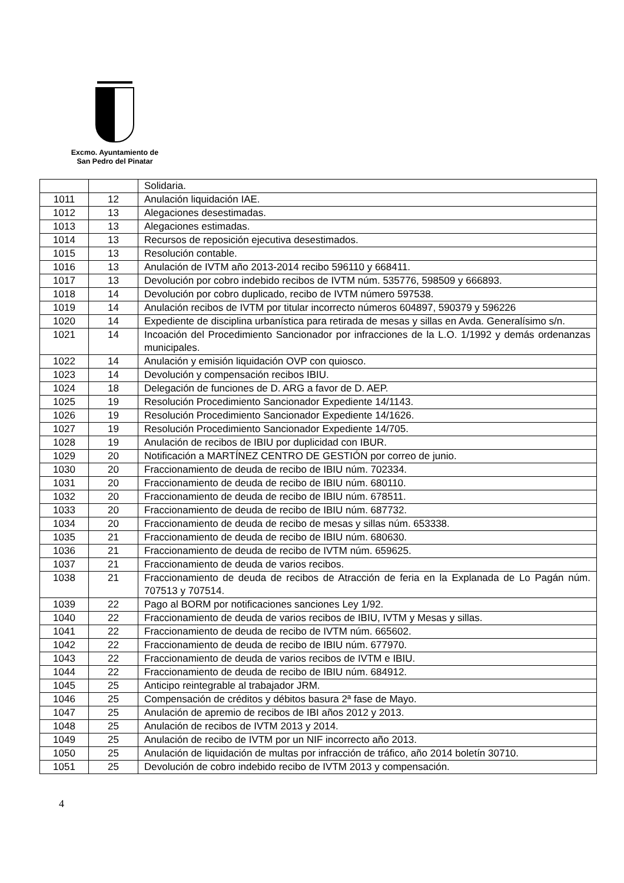Excmo. Ayuntamiento de
San Pedro del Pinatar
| | | Solidaria. |
| 1011 | 12 | Anulación liquidación IAE. |
| 1012 | 13 | Alegaciones desestimadas. |
| 1013 | 13 | Alegaciones estimadas. |
| 1014 | 13 | Recursos de reposición ejecutiva desestimados. |
| 1015 | 13 | Resolución contable. |
| 1016 | 13 | Anulación de IVTM año 2013-2014 recibo 596110 y 668411. |
| 1017 | 13 | Devolución por cobro indebido recibos de IVTM núm. 535776, 598509 y 666893. |
| 1018 | 14 | Devolución por cobro duplicado, recibo de IVTM número 597538. |
| 1019 | 14 | Anulación recibos de IVTM por titular incorrecto números 604897, 590379 y 596226 |
| 1020 | 14 | Expediente de disciplina urbanística para retirada de mesas y sillas en Avda. Generalísimo s/n. |
| 1021 | 14 | Incoación del Procedimiento Sancionador por infracciones de la L.O. 1/1992 y demás ordenanzas municipales. |
| 1022 | 14 | Anulación y emisión liquidación OVP con quiosco. |
| 1023 | 14 | Devolución y compensación recibos IBIU. |
| 1024 | 18 | Delegación de funciones de D. ARG a favor de D. AEP. |
| 1025 | 19 | Resolución Procedimiento Sancionador Expediente 14/1143. |
| 1026 | 19 | Resolución Procedimiento Sancionador Expediente 14/1626. |
| 1027 | 19 | Resolución Procedimiento Sancionador Expediente 14/705. |
| 1028 | 19 | Anulación de recibos de IBIU por duplicidad con IBUR. |
| 1029 | 20 | Notificación a MARTÍNEZ CENTRO DE GESTIÓN por correo de junio. |
| 1030 | 20 | Fraccionamiento de deuda de recibo de IBIU núm. 702334. |
| 1031 | 20 | Fraccionamiento de deuda de recibo de IBIU núm. 680110. |
| 1032 | 20 | Fraccionamiento de deuda de recibo de IBIU núm. 678511. |
| 1033 | 20 | Fraccionamiento de deuda de recibo de IBIU núm. 687732. |
| 1034 | 20 | Fraccionamiento de deuda de recibo de mesas y sillas núm. 653338. |
| 1035 | 21 | Fraccionamiento de deuda de recibo de IBIU núm. 680630. |
| 1036 | 21 | Fraccionamiento de deuda de recibo de IVTM núm. 659625. |
| 1037 | 21 | Fraccionamiento de deuda de varios recibos. |
| 1038 | 21 | Fraccionamiento de deuda de recibos de Atracción de feria en la Explanada de Lo Pagán núm. 707513 y 707514. |
| 1039 | 22 | Pago al BORM por notificaciones sanciones Ley 1/92. |
| 1040 | 22 | Fraccionamiento de deuda de varios recibos de IBIU, IVTM y Mesas y sillas. |
| 1041 | 22 | Fraccionamiento de deuda de recibo de IVTM núm. 665602. |
| 1042 | 22 | Fraccionamiento de deuda de recibo de IBIU núm. 677970. |
| 1043 | 22 | Fraccionamiento de deuda de varios recibos de IVTM e IBIU. |
| 1044 | 22 | Fraccionamiento de deuda de recibo de IBIU núm. 684912. |
| 1045 | 25 | Anticipo reintegrable al trabajador JRM. |
| 1046 | 25 | Compensación de créditos y débitos basura 2ª fase de Mayo. |
| 1047 | 25 | Anulación de apremio de recibos de IBI años 2012 y 2013. |
| 1048 | 25 | Anulación de recibos de IVTM 2013 y 2014. |
| 1049 | 25 | Anulación de recibo de IVTM por un NIF incorrecto año 2013. |
| 1050 | 25 | Anulación de liquidación de multas por infracción de tráfico, año 2014 boletín 30710. |
| 1051 | 25 | Devolución de cobro indebido recibo de IVTM 2013 y compensación. |
4